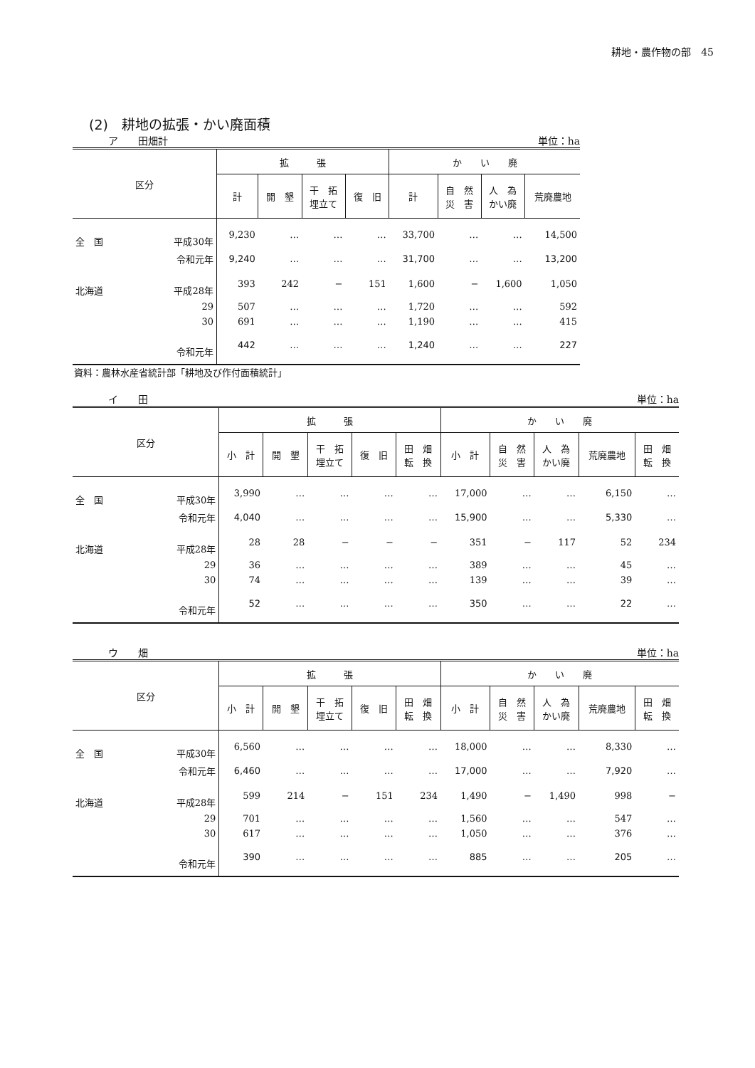耕地・農作物の部　45
(2)　耕地の拡張・かい廃面積
ア　　田畑計 単位：ha
| 区分 | | 拡 張 | | | | か い 廃 | | | |
| --- | --- | --- | --- | --- | --- | --- | --- | --- | --- |
| | | 計 | 開 墾 | 干 拓 埋立て | 復 旧 | 計 | 自 然 災 害 | 人 為 かい廃 | 荒廃農地 |
| 全 国 | 平成30年 | 9,230 | … | … | … | 33,700 | … | … | 14,500 |
| | 令和元年 | 9,240 | … | … | … | 31,700 | … | … | 13,200 |
| 北海道 | 平成28年 | 393 | 242 | − | 151 | 1,600 | − | 1,600 | 1,050 |
| | 29 | 507 | … | … | … | 1,720 | … | … | 592 |
| | 30 | 691 | … | … | … | 1,190 | … | … | 415 |
| | 令和元年 | 442 | … | … | … | 1,240 | … | … | 227 |
資料：農林水産省統計部「耕地及び作付面積統計」
イ　　田 単位：ha
| 区分 | | 拡 張 | | | | | か い 廃 | | | | |
| --- | --- | --- | --- | --- | --- | --- | --- | --- | --- | --- | --- |
| | | 小 計 | 開 墾 | 干 拓 埋立て | 復 旧 | 田 畑 転 換 | 小 計 | 自 然 災 害 | 人 為 かい廃 | 荒廃農地 | 田 畑 転 換 |
| 全 国 | 平成30年 | 3,990 | … | … | … | … | 17,000 | … | … | 6,150 | … |
| | 令和元年 | 4,040 | … | … | … | … | 15,900 | … | … | 5,330 | … |
| 北海道 | 平成28年 | 28 | 28 | − | − | − | 351 | − | 117 | 52 | 234 |
| | 29 | 36 | … | … | … | … | 389 | … | … | 45 | … |
| | 30 | 74 | … | … | … | … | 139 | … | … | 39 | … |
| | 令和元年 | 52 | … | … | … | … | 350 | … | … | 22 | … |
ウ　　畑 単位：ha
| 区分 | | 拡 張 | | | | | か い 廃 | | | | |
| --- | --- | --- | --- | --- | --- | --- | --- | --- | --- | --- | --- |
| | | 小 計 | 開 墾 | 干 拓 埋立て | 復 旧 | 田 畑 転 換 | 小 計 | 自 然 災 害 | 人 為 かい廃 | 荒廃農地 | 田 畑 転 換 |
| 全 国 | 平成30年 | 6,560 | … | … | … | … | 18,000 | … | … | 8,330 | … |
| | 令和元年 | 6,460 | … | … | … | … | 17,000 | … | … | 7,920 | … |
| 北海道 | 平成28年 | 599 | 214 | − | 151 | 234 | 1,490 | − | 1,490 | 998 | − |
| | 29 | 701 | … | … | … | … | 1,560 | … | … | 547 | … |
| | 30 | 617 | … | … | … | … | 1,050 | … | … | 376 | … |
| | 令和元年 | 390 | … | … | … | … | 885 | … | … | 205 | … |